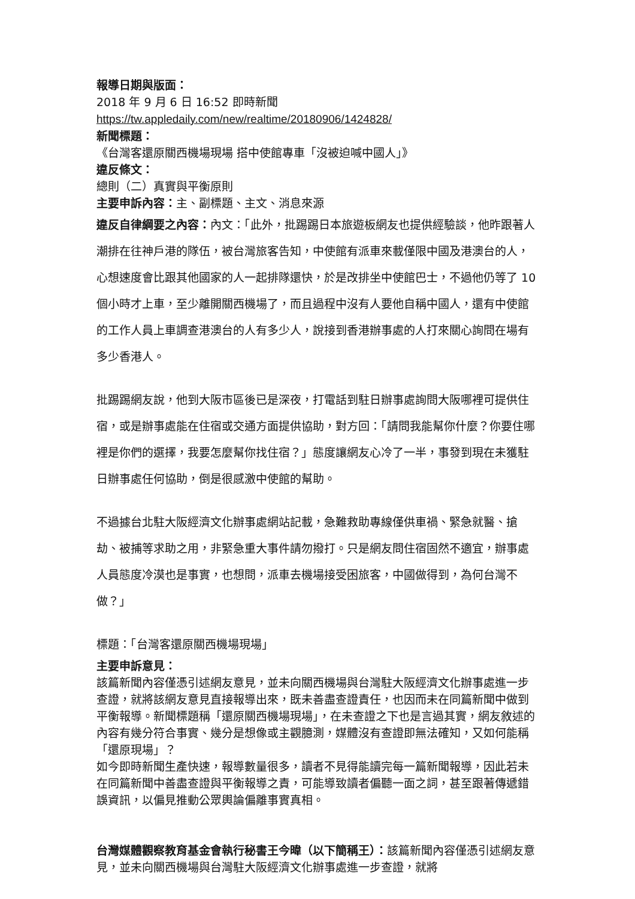報導日期與版面：
2018 年 9 月 6 日 16:52 即時新聞
https://tw.appledaily.com/new/realtime/20180906/1424828/
新聞標題：
《台灣客還原關西機場現場 搭中使館專車「沒被迫喊中國人」》
違反條文：
總則（二）真實與平衡原則
主要申訴內容：主、副標題、主文、消息來源
違反自律綱要之內容：內文：「此外，批踢踢日本旅遊板網友也提供經驗談，他昨跟著人潮排在往神戶港的隊伍，被台灣旅客告知，中使館有派車來載僅限中國及港澳台的人，心想速度會比跟其他國家的人一起排隊還快，於是改排坐中使館巴士，不過他仍等了 10 個小時才上車，至少離開關西機場了，而且過程中沒有人要他自稱中國人，還有中使館的工作人員上車調查港澳台的人有多少人，說接到香港辦事處的人打來關心詢問在場有多少香港人。
批踢踢網友說，他到大阪市區後已是深夜，打電話到駐日辦事處詢問大阪哪裡可提供住宿，或是辦事處能在住宿或交通方面提供協助，對方回：「請問我能幫你什麼？你要住哪裡是你們的選擇，我要怎麼幫你找住宿？」態度讓網友心冷了一半，事發到現在未獲駐日辦事處任何協助，倒是很感激中使館的幫助。
不過據台北駐大阪經濟文化辦事處網站記載，急難救助專線僅供車禍、緊急就醫、搶劫、被捕等求助之用，非緊急重大事件請勿撥打。只是網友問住宿固然不適宜，辦事處人員態度冷漠也是事實，也想問，派車去機場接受困旅客，中國做得到，為何台灣不做？」
標題：「台灣客還原關西機場現場」
主要申訴意見：
該篇新聞內容僅憑引述網友意見，並未向關西機場與台灣駐大阪經濟文化辦事處進一步查證，就將該網友意見直接報導出來，既未善盡查證責任，也因而未在同篇新聞中做到平衡報導。新聞標題稱「還原關西機場現場」，在未查證之下也是言過其實，網友敘述的內容有幾分符合事實、幾分是想像或主觀臆測，媒體沒有查證即無法確知，又如何能稱「還原現場」？
如今即時新聞生產快速，報導數量很多，讀者不見得能讀完每一篇新聞報導，因此若未在同篇新聞中善盡查證與平衡報導之責，可能導致讀者偏聽一面之詞，甚至跟著傳遞錯誤資訊，以偏見推動公眾輿論偏離事實真相。
台灣媒體觀察教育基金會執行秘書王今暐（以下簡稱王）：該篇新聞內容僅憑引述網友意見，並未向關西機場與台灣駐大阪經濟文化辦事處進一步查證，就將